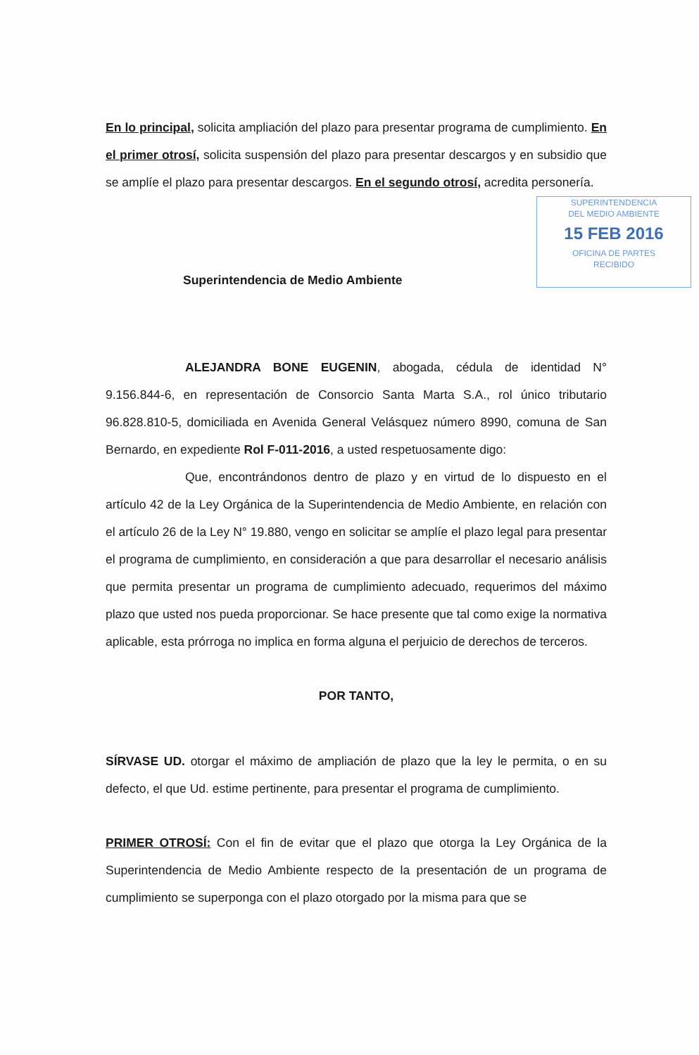En lo principal, solicita ampliación del plazo para presentar programa de cumplimiento. En el primer otrosí, solicita suspensión del plazo para presentar descargos y en subsidio que se amplíe el plazo para presentar descargos. En el segundo otrosí, acredita personería.
SUPERINTENDENCIA
DEL MEDIO AMBIENTE
15 FEB 2016
OFICINA DE PARTES
RECIBIDO
Superintendencia de Medio Ambiente
ALEJANDRA BONE EUGENIN, abogada, cédula de identidad N° 9.156.844-6, en representación de Consorcio Santa Marta S.A., rol único tributario 96.828.810-5, domiciliada en Avenida General Velásquez número 8990, comuna de San Bernardo, en expediente Rol F-011-2016, a usted respetuosamente digo:
Que, encontrándonos dentro de plazo y en virtud de lo dispuesto en el artículo 42 de la Ley Orgánica de la Superintendencia de Medio Ambiente, en relación con el artículo 26 de la Ley N° 19.880, vengo en solicitar se amplíe el plazo legal para presentar el programa de cumplimiento, en consideración a que para desarrollar el necesario análisis que permita presentar un programa de cumplimiento adecuado, requerimos del máximo plazo que usted nos pueda proporcionar. Se hace presente que tal como exige la normativa aplicable, esta prórroga no implica en forma alguna el perjuicio de derechos de terceros.
POR TANTO,
SÍRVASE UD. otorgar el máximo de ampliación de plazo que la ley le permita, o en su defecto, el que Ud. estime pertinente, para presentar el programa de cumplimiento.
PRIMER OTROSÍ: Con el fin de evitar que el plazo que otorga la Ley Orgánica de la Superintendencia de Medio Ambiente respecto de la presentación de un programa de cumplimiento se superponga con el plazo otorgado por la misma para que se